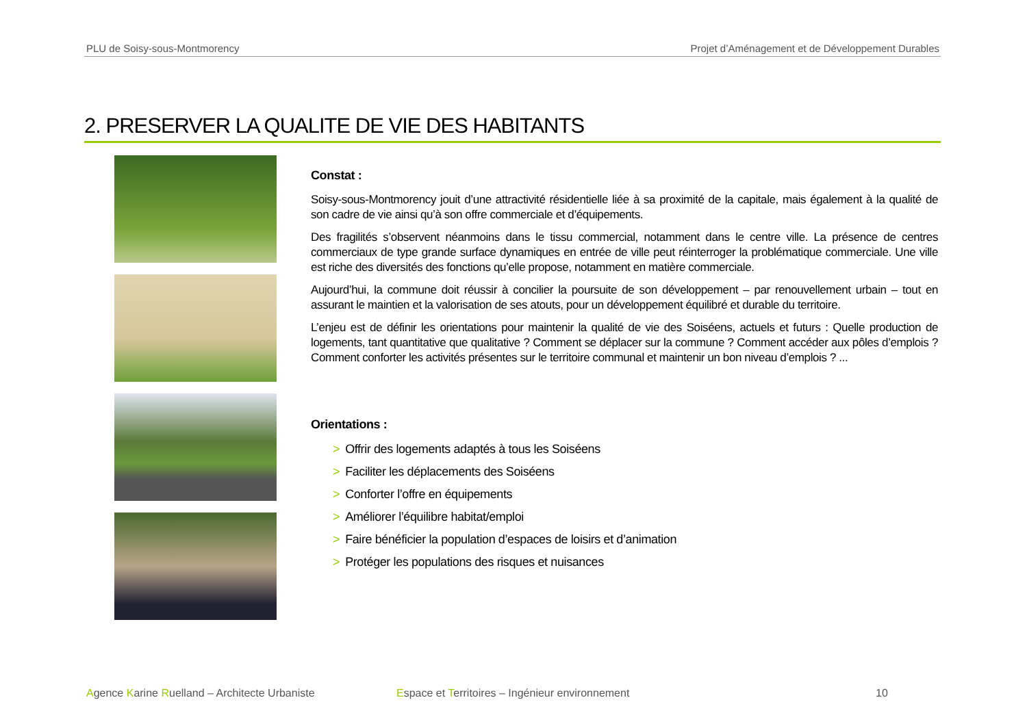PLU de Soisy-sous-Montmorency Projet d’Aménagement et de Développement Durables
2. PRESERVER LA QUALITE DE VIE DES HABITANTS
Constat :
Soisy-sous-Montmorency jouit d’une attractivité résidentielle liée à sa proximité de la capitale, mais également à la qualité de son cadre de vie ainsi qu’à son offre commerciale et d’équipements.
Des fragilités s’observent néanmoins dans le tissu commercial, notamment dans le centre ville. La présence de centres commerciaux de type grande surface dynamiques en entrée de ville peut réinterroger la problématique commerciale. Une ville est riche des diversités des fonctions qu’elle propose, notamment en matière commerciale.
Aujourd’hui, la commune doit réussir à concilier la poursuite de son développement – par renouvellement urbain – tout en assurant le maintien et la valorisation de ses atouts, pour un développement équilibré et durable du territoire.
L’enjeu est de définir les orientations pour maintenir la qualité de vie des Soiséens, actuels et futurs : Quelle production de logements, tant quantitative que qualitative ? Comment se déplacer sur la commune ? Comment accéder aux pôles d’emplois ? Comment conforter les activités présentes sur le territoire communal et maintenir un bon niveau d’emplois ? ...
Orientations :
> Offrir des logements adaptés à tous les Soiséens
> Faciliter les déplacements des Soiséens
> Conforter l’offre en équipements
> Améliorer l’équilibre habitat/emploi
> Faire bénéficier la population d’espaces de loisirs et d’animation
> Protéger les populations des risques et nuisances
Agence Karine Ruelland – Architecte Urbaniste Espace et Territoires – Ingénieur environnement 10